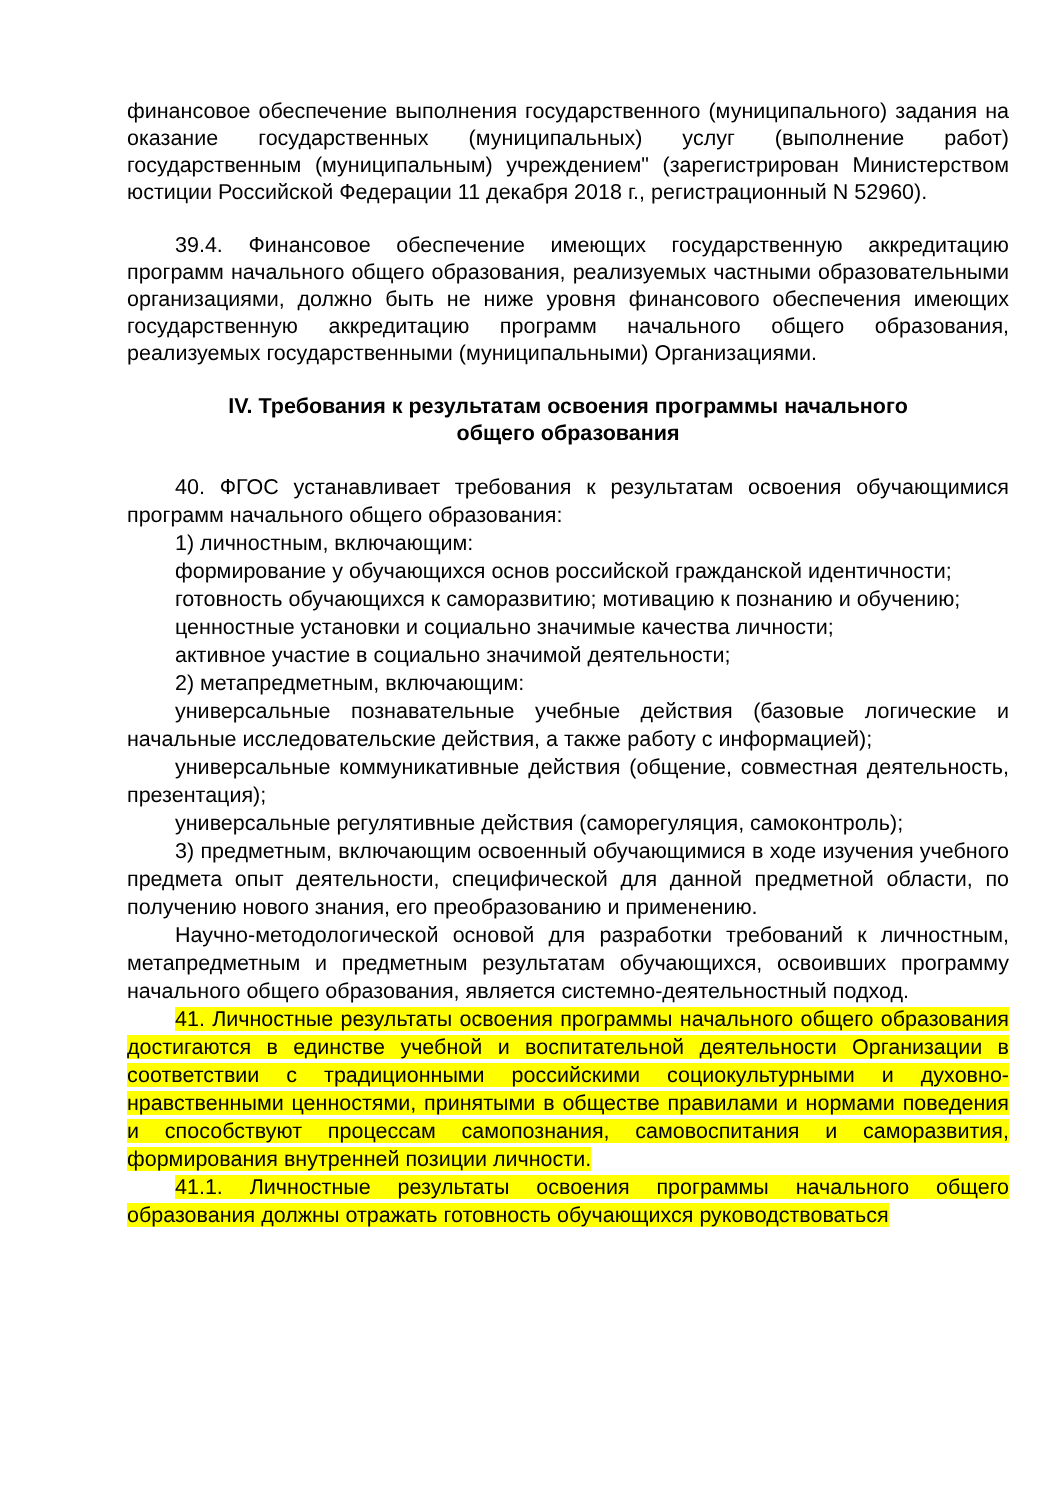финансовое обеспечение выполнения государственного (муниципального) задания на оказание государственных (муниципальных) услуг (выполнение работ) государственным (муниципальным) учреждением" (зарегистрирован Министерством юстиции Российской Федерации 11 декабря 2018 г., регистрационный N 52960).
39.4. Финансовое обеспечение имеющих государственную аккредитацию программ начального общего образования, реализуемых частными образовательными организациями, должно быть не ниже уровня финансового обеспечения имеющих государственную аккредитацию программ начального общего образования, реализуемых государственными (муниципальными) Организациями.
IV. Требования к результатам освоения программы начального
общего образования
40. ФГОС устанавливает требования к результатам освоения обучающимися программ начального общего образования:
1) личностным, включающим:
формирование у обучающихся основ российской гражданской идентичности;
готовность обучающихся к саморазвитию; мотивацию к познанию и обучению;
ценностные установки и социально значимые качества личности;
активное участие в социально значимой деятельности;
2) метапредметным, включающим:
универсальные познавательные учебные действия (базовые логические и начальные исследовательские действия, а также работу с информацией);
универсальные коммуникативные действия (общение, совместная деятельность, презентация);
универсальные регулятивные действия (саморегуляция, самоконтроль);
3) предметным, включающим освоенный обучающимися в ходе изучения учебного предмета опыт деятельности, специфической для данной предметной области, по получению нового знания, его преобразованию и применению.
Научно-методологической основой для разработки требований к личностным, метапредметным и предметным результатам обучающихся, освоивших программу начального общего образования, является системно-деятельностный подход.
41. Личностные результаты освоения программы начального общего образования достигаются в единстве учебной и воспитательной деятельности Организации в соответствии с традиционными российскими социокультурными и духовно-нравственными ценностями, принятыми в обществе правилами и нормами поведения и способствуют процессам самопознания, самовоспитания и саморазвития, формирования внутренней позиции личности.
41.1. Личностные результаты освоения программы начального общего образования должны отражать готовность обучающихся руководствоваться